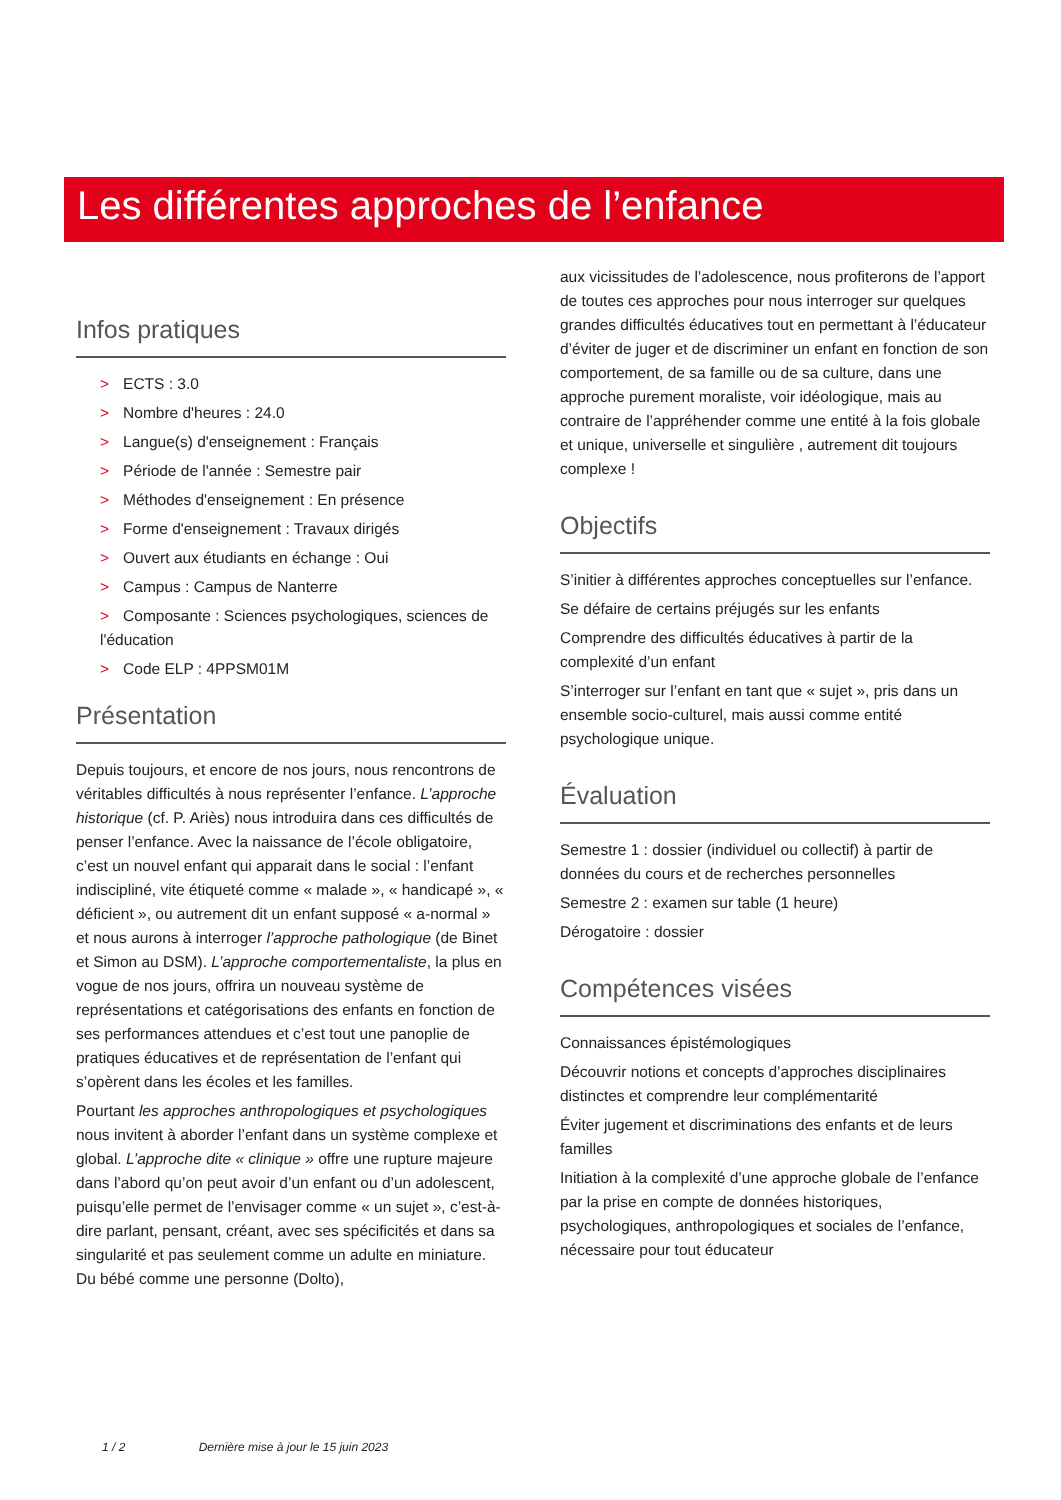Les différentes approches de l’enfance
Infos pratiques
> ECTS : 3.0
> Nombre d'heures : 24.0
> Langue(s) d'enseignement : Français
> Période de l'année : Semestre pair
> Méthodes d'enseignement : En présence
> Forme d'enseignement : Travaux dirigés
> Ouvert aux étudiants en échange : Oui
> Campus : Campus de Nanterre
> Composante : Sciences psychologiques, sciences de l'éducation
> Code ELP : 4PPSM01M
Présentation
Depuis toujours, et encore de nos jours, nous rencontrons de véritables difficultés à nous représenter l’enfance. L’approche historique (cf. P. Ariès) nous introduira dans ces difficultés de penser l’enfance. Avec la naissance de l’école obligatoire, c’est un nouvel enfant qui apparait dans le social : l’enfant indiscipliné, vite étiqueté comme « malade », « handicapé », « déficient », ou autrement dit un enfant supposé « a-normal » et nous aurons à interroger l’approche pathologique (de Binet et Simon au DSM). L’approche comportementaliste, la plus en vogue de nos jours, offrira un nouveau système de représentations et catégorisations des enfants en fonction de ses performances attendues et c’est tout une panoplie de pratiques éducatives et de représentation de l’enfant qui s’opèrent dans les écoles et les familles.
Pourtant les approches anthropologiques et psychologiques nous invitent à aborder l’enfant dans un système complexe et global. L’approche dite « clinique » offre une rupture majeure dans l’abord qu’on peut avoir d’un enfant ou d’un adolescent, puisqu’elle permet de l’envisager comme « un sujet », c’est-à-dire parlant, pensant, créant, avec ses spécificités et dans sa singularité et pas seulement comme un adulte en miniature. Du bébé comme une personne (Dolto),
aux vicissitudes de l’adolescence, nous profiterons de l’apport de toutes ces approches pour nous interroger sur quelques grandes difficultés éducatives tout en permettant à l’éducateur d’éviter de juger et de discriminer un enfant en fonction de son comportement, de sa famille ou de sa culture, dans une approche purement moraliste, voir idéologique, mais au contraire de l’appréhender comme une entité à la fois globale et unique, universelle et singulière , autrement dit toujours complexe !
Objectifs
S’initier à différentes approches conceptuelles sur l’enfance.
Se défaire de certains préjugés sur les enfants
Comprendre des difficultés éducatives à partir de la complexité d’un enfant
S’interroger sur l’enfant en tant que « sujet », pris dans un ensemble socio-culturel, mais aussi comme entité psychologique unique.
Évaluation
Semestre 1 : dossier (individuel ou collectif) à partir de données du cours et de recherches personnelles
Semestre 2 : examen sur table (1 heure)
Dérogatoire : dossier
Compétences visées
Connaissances épistémologiques
Découvrir notions et concepts d’approches disciplinaires distinctes et comprendre leur complémentarité
Éviter jugement et discriminations des enfants et de leurs familles
Initiation à la complexité d’une approche globale de l’enfance par la prise en compte de données historiques, psychologiques, anthropologiques et sociales de l’enfance, nécessaire pour tout éducateur
1 / 2 Dernière mise à jour le 15 juin 2023